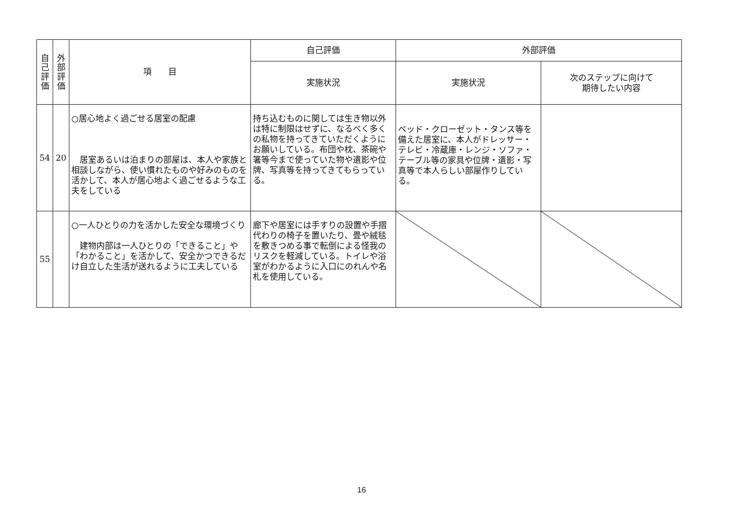| 自 己 評 価 | 外 部 評 価 | 項 目 | 自己評価 | 外部評価 | |
| --- | --- | --- | --- | --- | --- |
| | | | 実施状況 | 実施状況 | 次のステップに向けて 期待したい内容 |
| 54 | 20 | ○居心地よく過ごせる居室の配慮 居室あるいは泊まりの部屋は、本人や家族と相談しながら、使い慣れたものや好みのものを活かして、本人が居心地よく過ごせるような工夫をしている | 持ち込むものに関しては生き物以外は特に制限はせずに、なるべく多くの私物を持ってきていただくようにお願いしている。布団や枕、茶碗や箸等今まで使っていた物や遺影や位牌、写真等を持ってきてもらっている。 | ベッド・クローゼット・タンス等を備えた居室に、本人がドレッサー・テレビ・冷蔵庫・レンジ・ソファ・テーブル等の家具や位牌・遺影・写真等で本人らしい部屋作りしている。 | |
| 55 | | ○一人ひとりの力を活かした安全な環境づくり 建物内部は一人ひとりの「できること」や「わかること」を活かして、安全かつできるだけ自立した生活が送れるように工夫している | 廊下や居室には手すりの設置や手摺代わりの椅子を置いたり、畳や絨毯を敷きつめる事で転倒による怪我のリスクを軽減している。トイレや浴室がわかるように入口にのれんや名札を使用している。 | | |
16